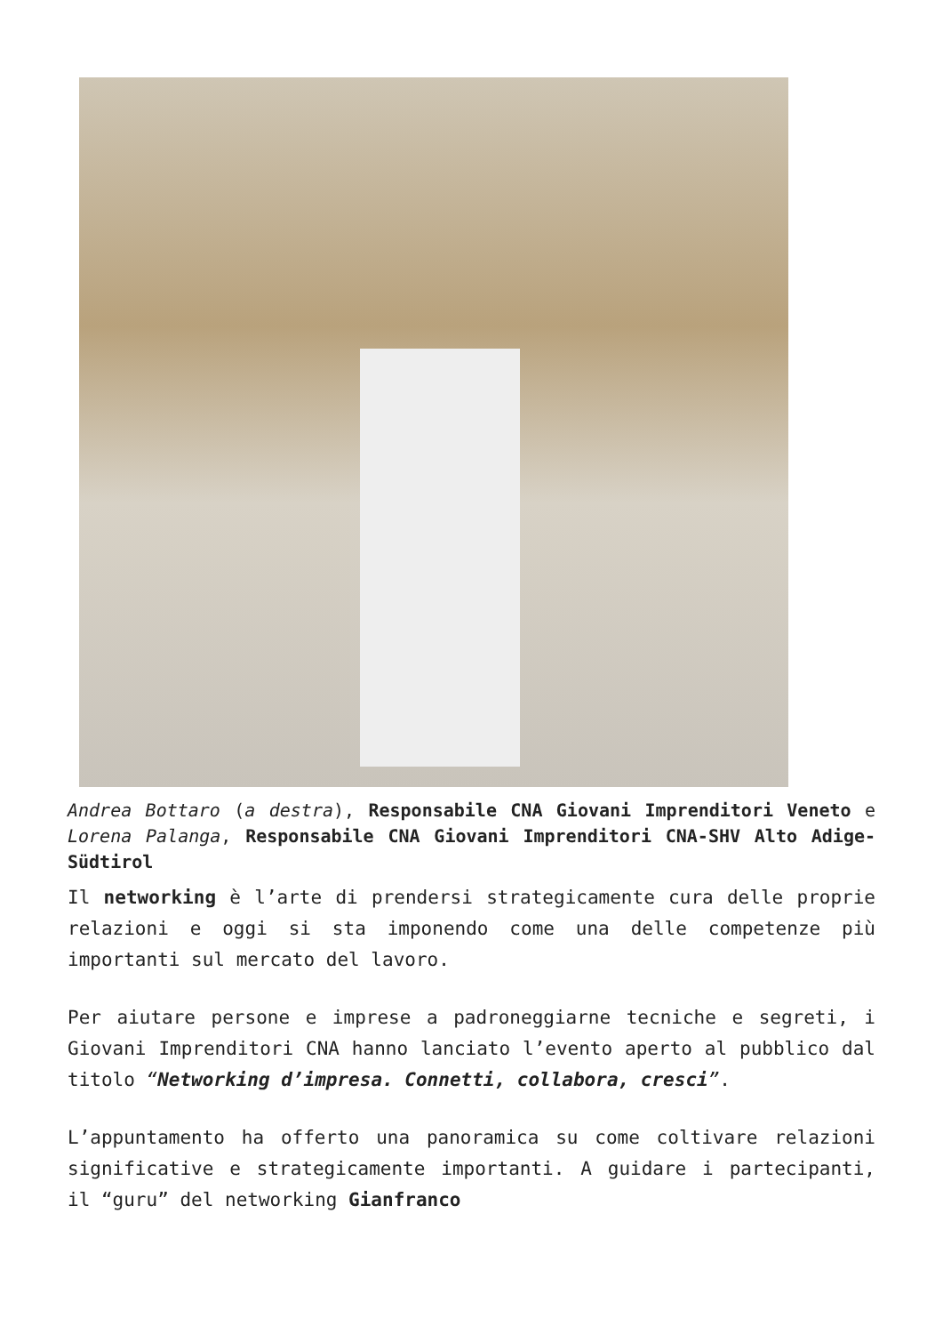Andrea Bottaro (a destra), Responsabile CNA Giovani Imprenditori Veneto e Lorena Palanga, Responsabile CNA Giovani Imprenditori CNA-SHV Alto Adige-Südtirol
Il networking è l’arte di prendersi strategicamente cura delle proprie relazioni e oggi si sta imponendo come una delle competenze più importanti sul mercato del lavoro.
Per aiutare persone e imprese a padroneggiarne tecniche e segreti, i Giovani Imprenditori CNA hanno lanciato l’evento aperto al pubblico dal titolo “Networking d’impresa. Connetti, collabora, cresci”.
L’appuntamento ha offerto una panoramica su come coltivare relazioni significative e strategicamente importanti. A guidare i partecipanti, il “guru” del networking Gianfranco